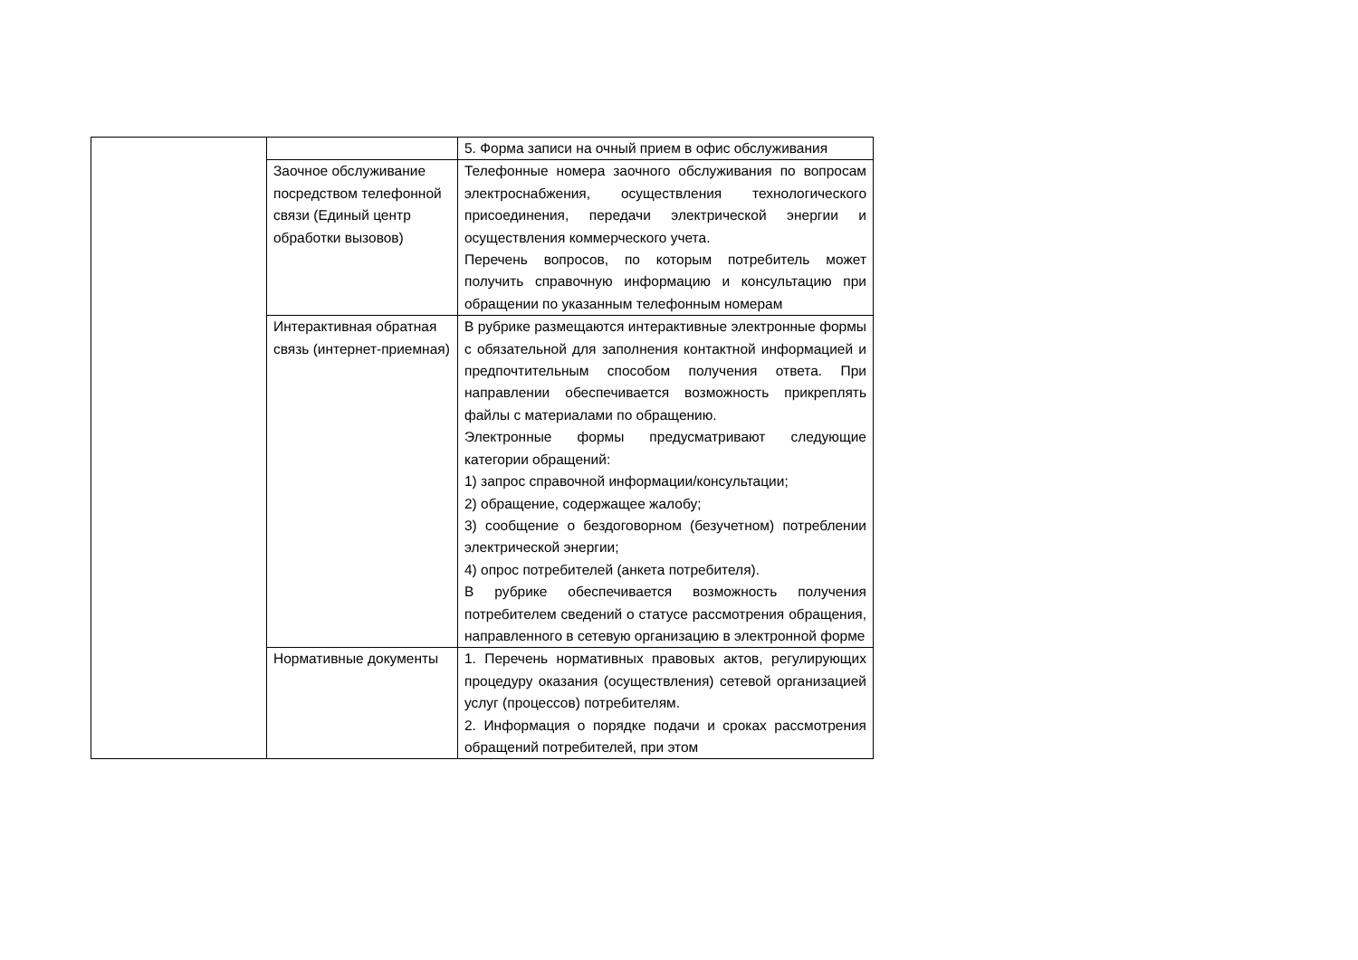| | | 5. Форма записи на очный прием в офис обслуживания |
| | Заочное обслуживание посредством телефонной связи (Единый центр обработки вызовов) | Телефонные номера заочного обслуживания по вопросам электроснабжения, осуществления технологического присоединения, передачи электрической энергии и осуществления коммерческого учета. Перечень вопросов, по которым потребитель может получить справочную информацию и консультацию при обращении по указанным телефонным номерам |
| | Интерактивная обратная связь (интернет-приемная) | В рубрике размещаются интерактивные электронные формы с обязательной для заполнения контактной информацией и предпочтительным способом получения ответа. При направлении обеспечивается возможность прикреплять файлы с материалами по обращению. Электронные формы предусматривают следующие категории обращений: 1) запрос справочной информации/консультации; 2) обращение, содержащее жалобу; 3) сообщение о бездоговорном (безучетном) потреблении электрической энергии; 4) опрос потребителей (анкета потребителя). В рубрике обеспечивается возможность получения потребителем сведений о статусе рассмотрения обращения, направленного в сетевую организацию в электронной форме |
| | Нормативные документы | 1. Перечень нормативных правовых актов, регулирующих процедуру оказания (осуществления) сетевой организацией услуг (процессов) потребителям. 2. Информация о порядке подачи и сроках рассмотрения обращений потребителей, при этом |